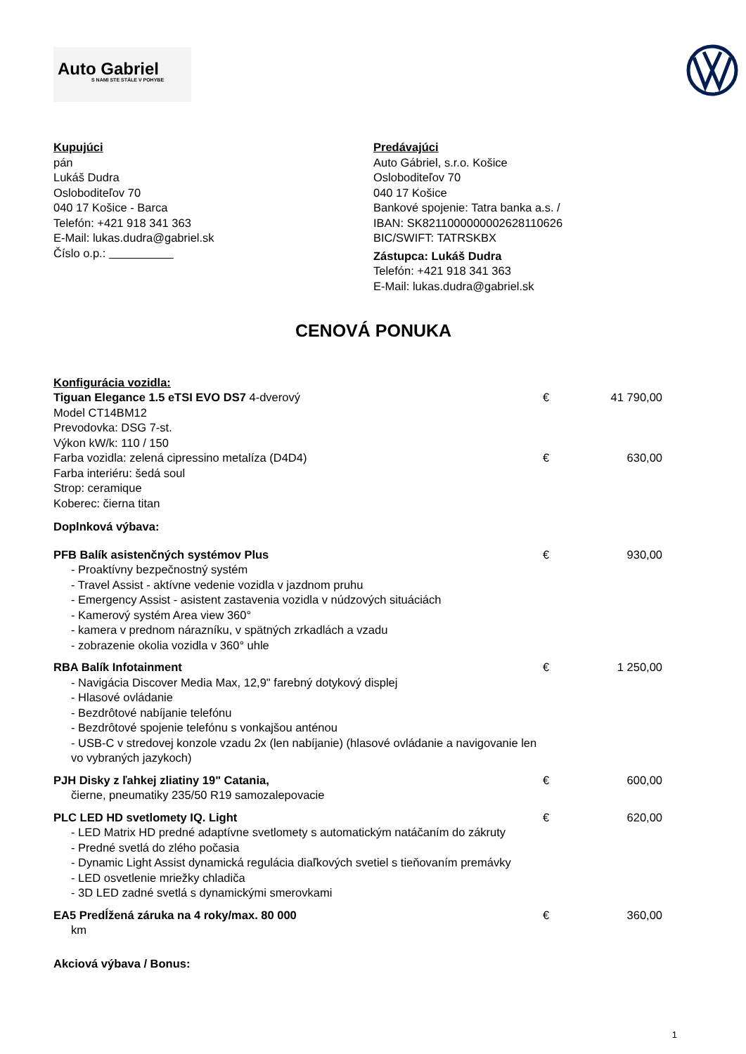Auto Gabriel
S NAMI STE STÁLE V POHYBE
Kupujúci
pán
Lukáš Dudra
Osloboditeľov 70
040 17 Košice - Barca
Telefón: +421 918 341 363
E-Mail: lukas.dudra@gabriel.sk
Číslo o.p.: __________
Predávajúci
Auto Gábriel, s.r.o. Košice
Osloboditeľov 70
040 17 Košice
Bankové spojenie: Tatra banka a.s. /
IBAN: SK8211000000002628110626
BIC/SWIFT: TATRSKBX
Zástupca: Lukáš Dudra
Telefón: +421 918 341 363
E-Mail: lukas.dudra@gabriel.sk
CENOVÁ PONUKA
Konfigurácia vozidla:
Tiguan Elegance 1.5 eTSI EVO DS7 4-dverový
Model CT14BM12
Prevodovka: DSG 7-st.
Výkon kW/k: 110 / 150
€ 41 790,00
Farba vozidla: zelená cipressino metalíza (D4D4)
Farba interiéru: šedá soul
Strop: ceramique
Koberec: čierna titan
€ 630,00
Doplnková výbava:
PFB Balík asistenčných systémov Plus
- Proaktívny bezpečnostný systém
- Travel Assist - aktívne vedenie vozidla v jazdnom pruhu
- Emergency Assist - asistent zastavenia vozidla v núdzových situáciách
- Kamerový systém Area view 360°
- kamera v prednom nárazníku, v spätných zrkadlách a vzadu
- zobrazenie okolia vozidla v 360° uhle
€ 930,00
RBA Balík Infotainment
- Navigácia Discover Media Max, 12,9" farebný dotykový displej
- Hlasové ovládanie
- Bezdrôtové nabíjanie telefónu
- Bezdrôtové spojenie telefónu s vonkajšou anténou
- USB-C v stredovej konzole vzadu 2x (len nabíjanie) (hlasové ovládanie a navigovanie len vo vybraných jazykoch)
€ 1 250,00
PJH Disky z ľahkej zliatiny 19" Catania,
čierne, pneumatiky 235/50 R19 samozalepovacie
€ 600,00
PLC LED HD svetlomety IQ. Light
- LED Matrix HD predné adaptívne svetlomety s automatickým natáčaním do zákruty
- Predné svetlá do zlého počasia
- Dynamic Light Assist dynamická regulácia diaľkových svetiel s tieňovaním premávky
- LED osvetlenie mriežky chladiča
- 3D LED zadné svetlá s dynamickými smerovkami
€ 620,00
EA5 Predĺžená záruka na 4 roky/max. 80 000
km
€ 360,00
Akciová výbava / Bonus:
1